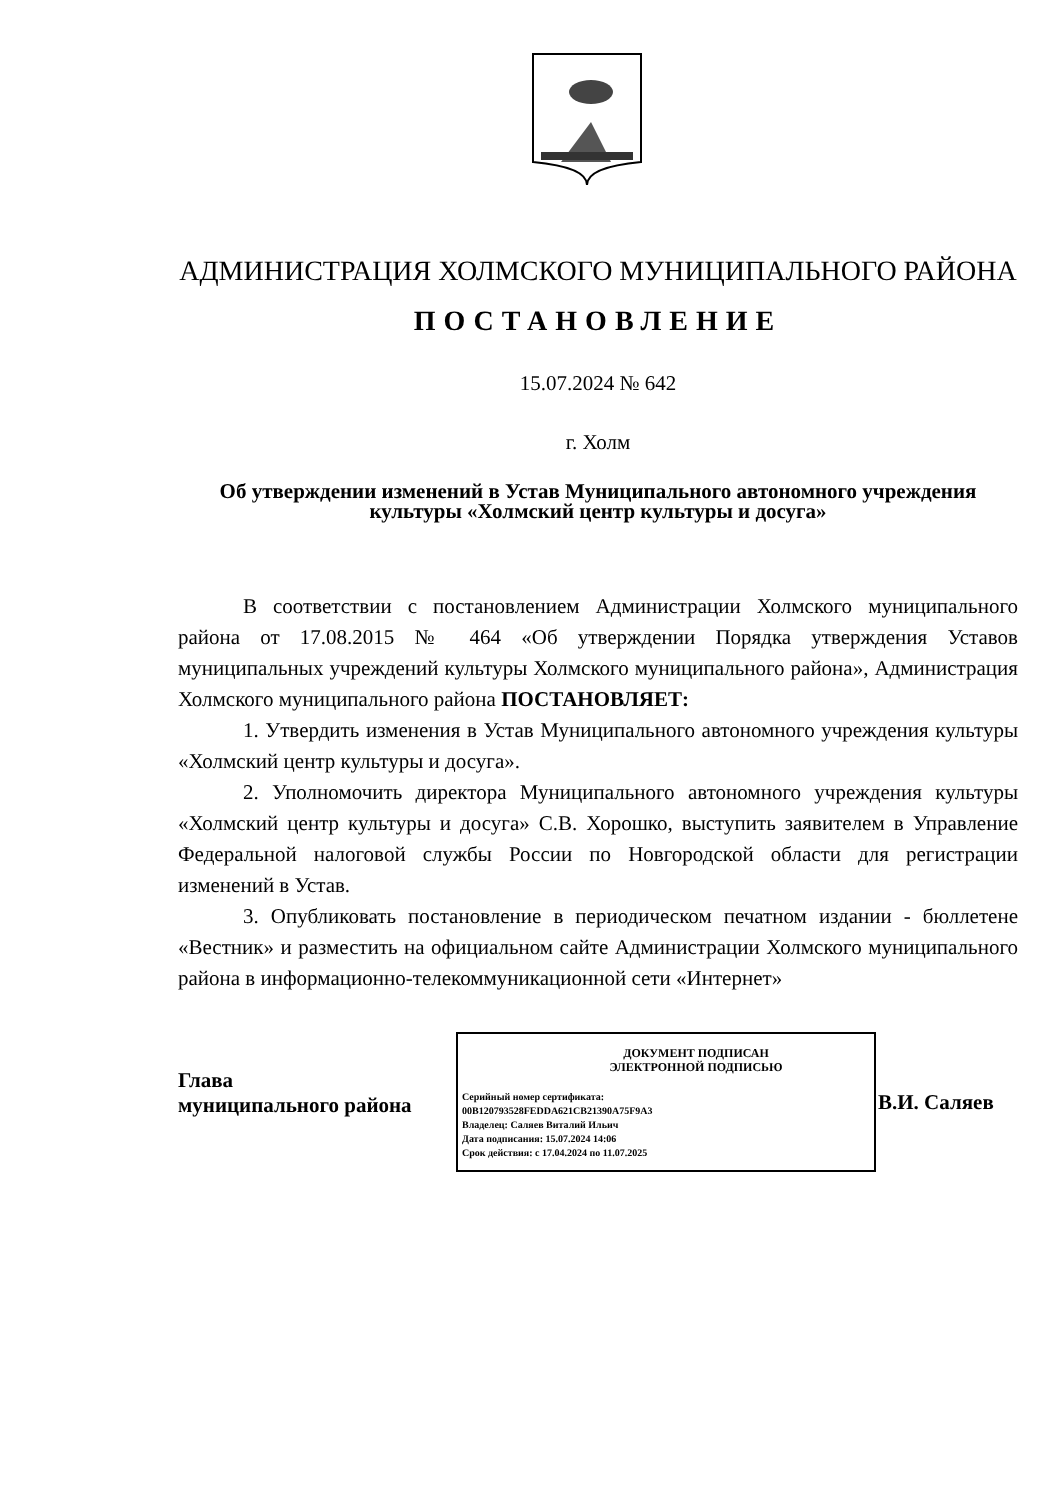АДМИНИСТРАЦИЯ ХОЛМСКОГО МУНИЦИПАЛЬНОГО РАЙОНА
ПОСТАНОВЛЕНИЕ
15.07.2024 № 642
г. Холм
Об утверждении изменений в Устав Муниципального автономного учреждения культуры «Холмский центр культуры и досуга»
В соответствии с постановлением Администрации Холмского муниципального района от 17.08.2015 № 464 «Об утверждении Порядка утверждения Уставов муниципальных учреждений культуры Холмского муниципального района», Администрация Холмского муниципального района ПОСТАНОВЛЯЕТ:
1. Утвердить изменения в Устав Муниципального автономного учреждения культуры «Холмский центр культуры и досуга».
2. Уполномочить директора Муниципального автономного учреждения культуры «Холмский центр культуры и досуга» С.В. Хорошко, выступить заявителем в Управление Федеральной налоговой службы России по Новгородской области для регистрации изменений в Устав.
3. Опубликовать постановление в периодическом печатном издании - бюллетене «Вестник» и разместить на официальном сайте Администрации Холмского муниципального района в информационно-телекоммуникационной сети «Интернет»
Глава
муниципального района
ДОКУМЕНТ ПОДПИСАН
ЭЛЕКТРОННОЙ ПОДПИСЬЮ
Серийный номер сертификата:
00B120793528FEDDA621CB21390A75F9A3
Владелец: Саляев Виталий Ильич
Дата подписания: 15.07.2024 14:06
Срок действия: с 17.04.2024 по 11.07.2025
В.И. Саляев